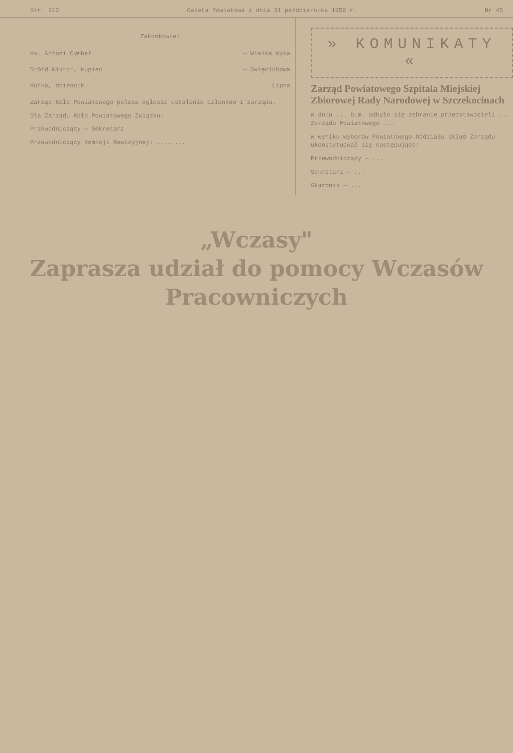Str. 212 Gazeta Powiatowa z dnia 31 października 1956 r. Nr 45
Zakonkowie:
Ks. Antoni Cymbał — Wielka Wyka
Dróżd Wiktor, kupiec — Swięcichowa
Kotka, dziennik Lipna
Zarząd Koła Powiatowego poleca ogłosić ustalenie członków i zarządu.
Dla Zarządu Koła Powiatowego Związku:
Przewodniczący — Sekretarz
Przewodniczący Komisji Rewizyjnej: ........
» KOMUNIKATY «
Zarząd Powiatowego Szpitala Miejskiej Zbiorowej Rady Narodowej w Szczekocinach
W dniu ... b.m. odbyło się zebranie przedstawicieli ... Zarządu Powiatowego ...
W wyniku wyborów Powiatowego Oddziału skład Zarządu ukonstytuował się następująco:
Przewodniczący — ...
Sekretarz — ...
Skarbnik — ...
„Wczasy"
Zaprasza udział do pomocy Wczasów Pracowniczych